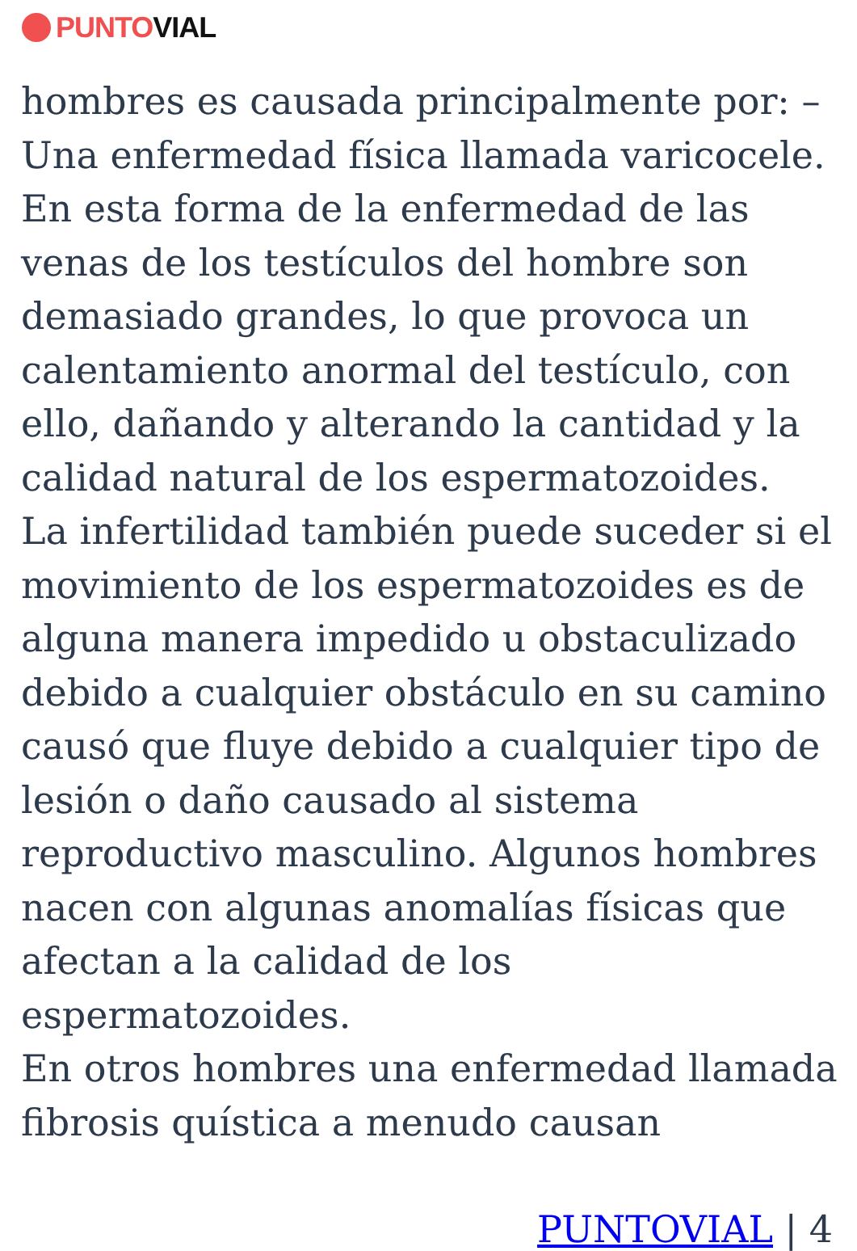PUNTO VIAL
hombres es causada principalmente por: –
Una enfermedad física llamada varicocele.
En esta forma de la enfermedad de las
venas de los testículos del hombre son
demasiado grandes, lo que provoca un
calentamiento anormal del testículo, con
ello, dañando y alterando la cantidad y la
calidad natural de los espermatozoides.
La infertilidad también puede suceder si el
movimiento de los espermatozoides es de
alguna manera impedido u obstaculizado
debido a cualquier obstáculo en su camino
causó que fluye debido a cualquier tipo de
lesión o daño causado al sistema
reproductivo masculino. Algunos hombres
nacen con algunas anomalías físicas que
afectan a la calidad de los espermatozoides.
En otros hombres una enfermedad llamada
fibrosis quística a menudo causan
PUNTOVIAL | 4